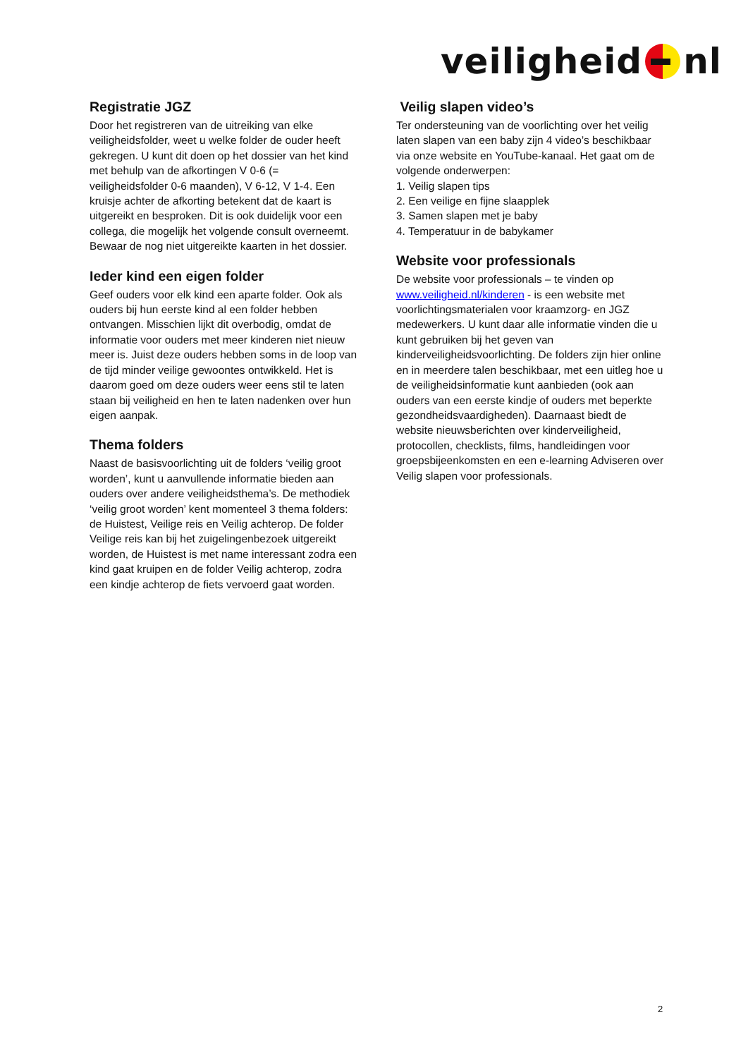veiligheid nl
Registratie JGZ
Door het registreren van de uitreiking van elke veiligheidsfolder, weet u welke folder de ouder heeft gekregen. U kunt dit doen op het dossier van het kind met behulp van de afkortingen V 0-6 (= veiligheidsfolder 0-6 maanden), V 6-12, V 1-4. Een kruisje achter de afkorting betekent dat de kaart is uitgereikt en besproken. Dit is ook duidelijk voor een collega, die mogelijk het volgende consult overneemt. Bewaar de nog niet uitgereikte kaarten in het dossier.
Ieder kind een eigen folder
Geef ouders voor elk kind een aparte folder. Ook als ouders bij hun eerste kind al een folder hebben ontvangen. Misschien lijkt dit overbodig, omdat de informatie voor ouders met meer kinderen niet nieuw meer is. Juist deze ouders hebben soms in de loop van de tijd minder veilige gewoontes ontwikkeld. Het is daarom goed om deze ouders weer eens stil te laten staan bij veiligheid en hen te laten nadenken over hun eigen aanpak.
Thema folders
Naast de basisvoorlichting uit de folders ‘veilig groot worden’, kunt u aanvullende informatie bieden aan ouders over andere veiligheidsthema’s. De methodiek ‘veilig groot worden’ kent momenteel 3 thema folders: de Huistest, Veilige reis en Veilig achterop. De folder Veilige reis kan bij het zuigelingenbezoek uitgereikt worden, de Huistest is met name interessant zodra een kind gaat kruipen en de folder Veilig achterop, zodra een kindje achterop de fiets vervoerd gaat worden.
Veilig slapen video’s
Ter ondersteuning van de voorlichting over het veilig laten slapen van een baby zijn 4 video’s beschikbaar via onze website en YouTube-kanaal. Het gaat om de volgende onderwerpen:
1. Veilig slapen tips
2. Een veilige en fijne slaapplek
3. Samen slapen met je baby
4. Temperatuur in de babykamer
Website voor professionals
De website voor professionals – te vinden op www.veiligheid.nl/kinderen - is een website met voorlichtingsmaterialen voor kraamzorg- en JGZ medewerkers. U kunt daar alle informatie vinden die u kunt gebruiken bij het geven van kinderveiligheidsvoorlichting. De folders zijn hier online en in meerdere talen beschikbaar, met een uitleg hoe u de veiligheidsinformatie kunt aanbieden (ook aan ouders van een eerste kindje of ouders met beperkte gezondheidsvaardigheden). Daarnaast biedt de website nieuwsberichten over kinderveiligheid, protocollen, checklists, films, handleidingen voor groepsbijeenkomsten en een e-learning Adviseren over Veilig slapen voor professionals.
2